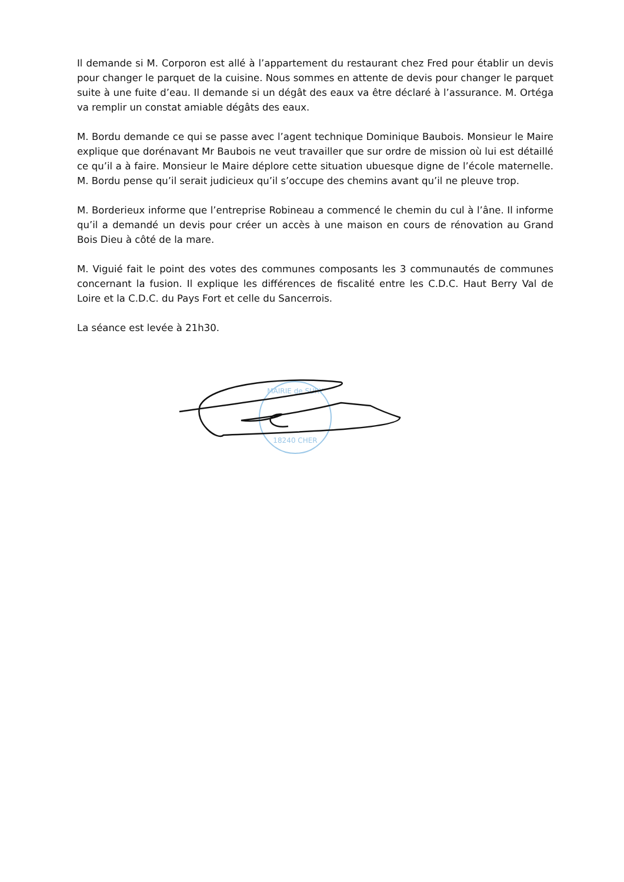Il demande si M. Corporon est allé à l’appartement du restaurant chez Fred pour établir un devis pour changer le parquet de la cuisine. Nous sommes en attente de devis pour changer le parquet suite à une fuite d’eau. Il demande si un dégât des eaux va être déclaré à l’assurance. M. Ortéga va remplir un constat amiable dégâts des eaux.
M. Bordu demande ce qui se passe avec l’agent technique Dominique Baubois. Monsieur le Maire explique que dorénavant Mr Baubois ne veut travailler que sur ordre de mission où lui est détaillé ce qu’il a à faire. Monsieur le Maire déplore cette situation ubuesque digne de l’école maternelle. M. Bordu pense qu’il serait judicieux qu’il s’occupe des chemins avant qu’il ne pleuve trop.
M. Borderieux informe que l’entreprise Robineau a commencé le chemin du cul à l’âne. Il informe qu’il a demandé un devis pour créer un accès à une maison en cours de rénovation au Grand Bois Dieu à côté de la mare.
M. Viguié fait le point des votes des communes composants les 3 communautés de communes concernant la fusion. Il explique les différences de fiscalité entre les C.D.C. Haut Berry Val de Loire et la C.D.C. du Pays Fort et celle du Sancerrois.
La séance est levée à 21h30.
MAIRIE de SURY
18240 CHER